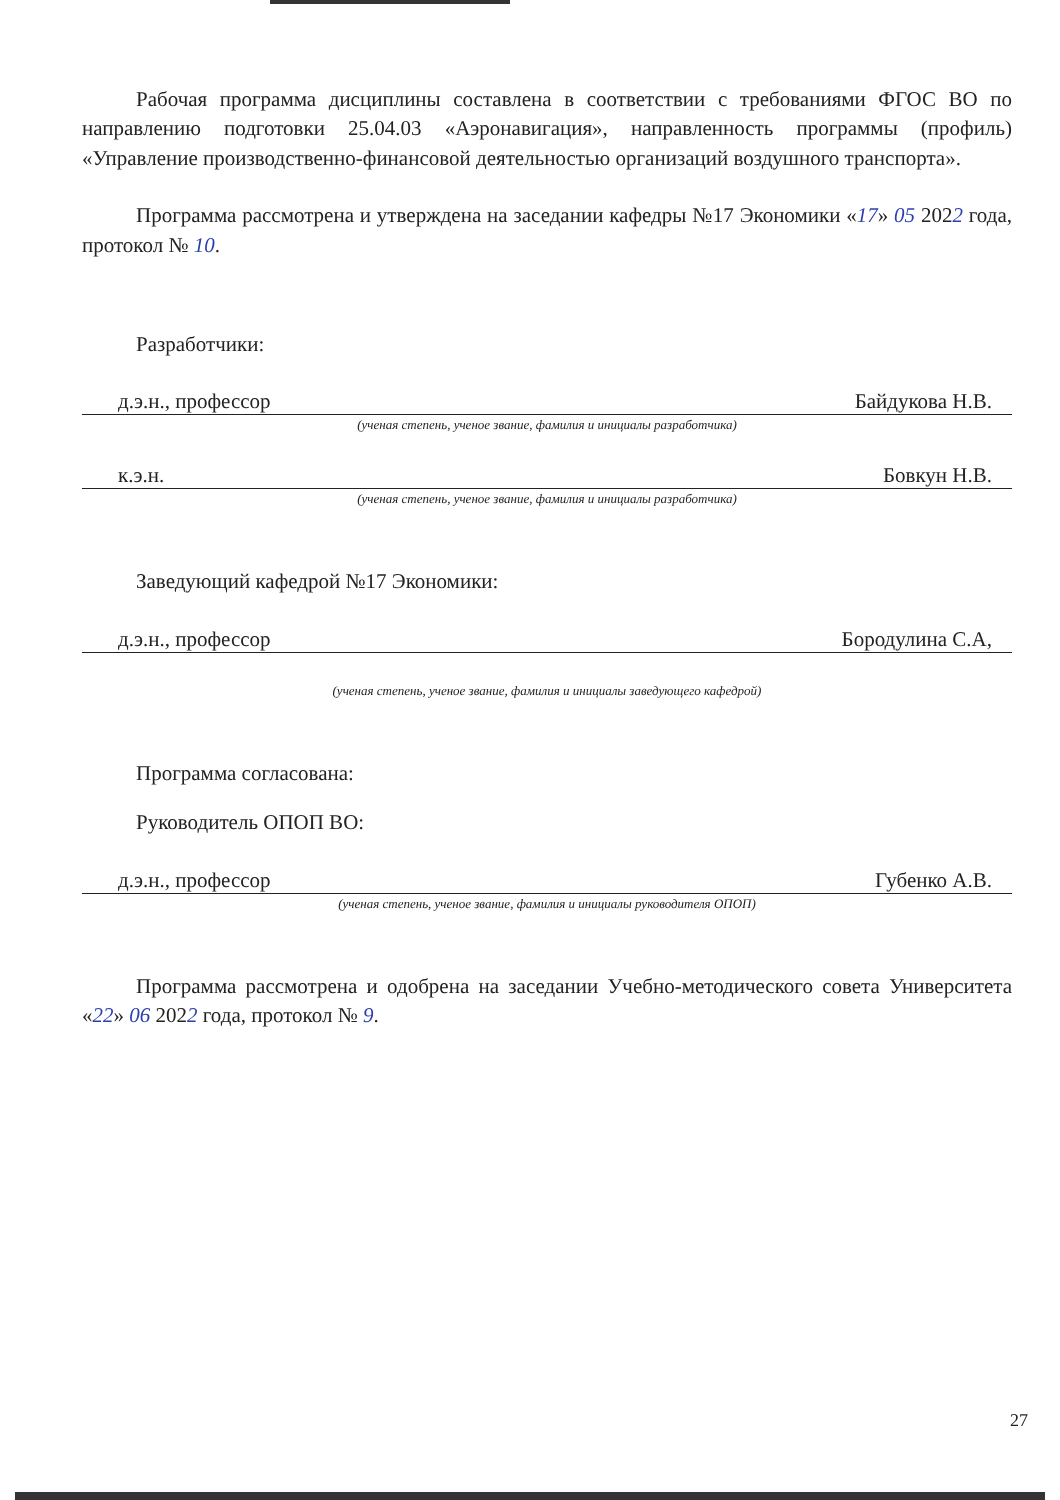Рабочая программа дисциплины составлена в соответствии с требованиями ФГОС ВО по направлению подготовки 25.04.03 «Аэронавигация», направленность программы (профиль) «Управление производственно-финансовой деятельностью организаций воздушного транспорта».
Программа рассмотрена и утверждена на заседании кафедры №17 Экономики «17» 05 2022 года, протокол № 10.
Разработчики:
д.э.н., профессор Байдукова Н.В.
(ученая степень, ученое звание, фамилия и инициалы разработчика)
к.э.н. Бовкун Н.В.
(ученая степень, ученое звание, фамилия и инициалы разработчика)
Заведующий кафедрой №17 Экономики:
д.э.н., профессор Бородулина С.А,
(ученая степень, ученое звание, фамилия и инициалы заведующего кафедрой)
Программа согласована:
Руководитель ОПОП ВО:
д.э.н., профессор Губенко А.В.
(ученая степень, ученое звание, фамилия и инициалы руководителя ОПОП)
Программа рассмотрена и одобрена на заседании Учебно-методического совета Университета «22» 06 2022 года, протокол № 9.
27